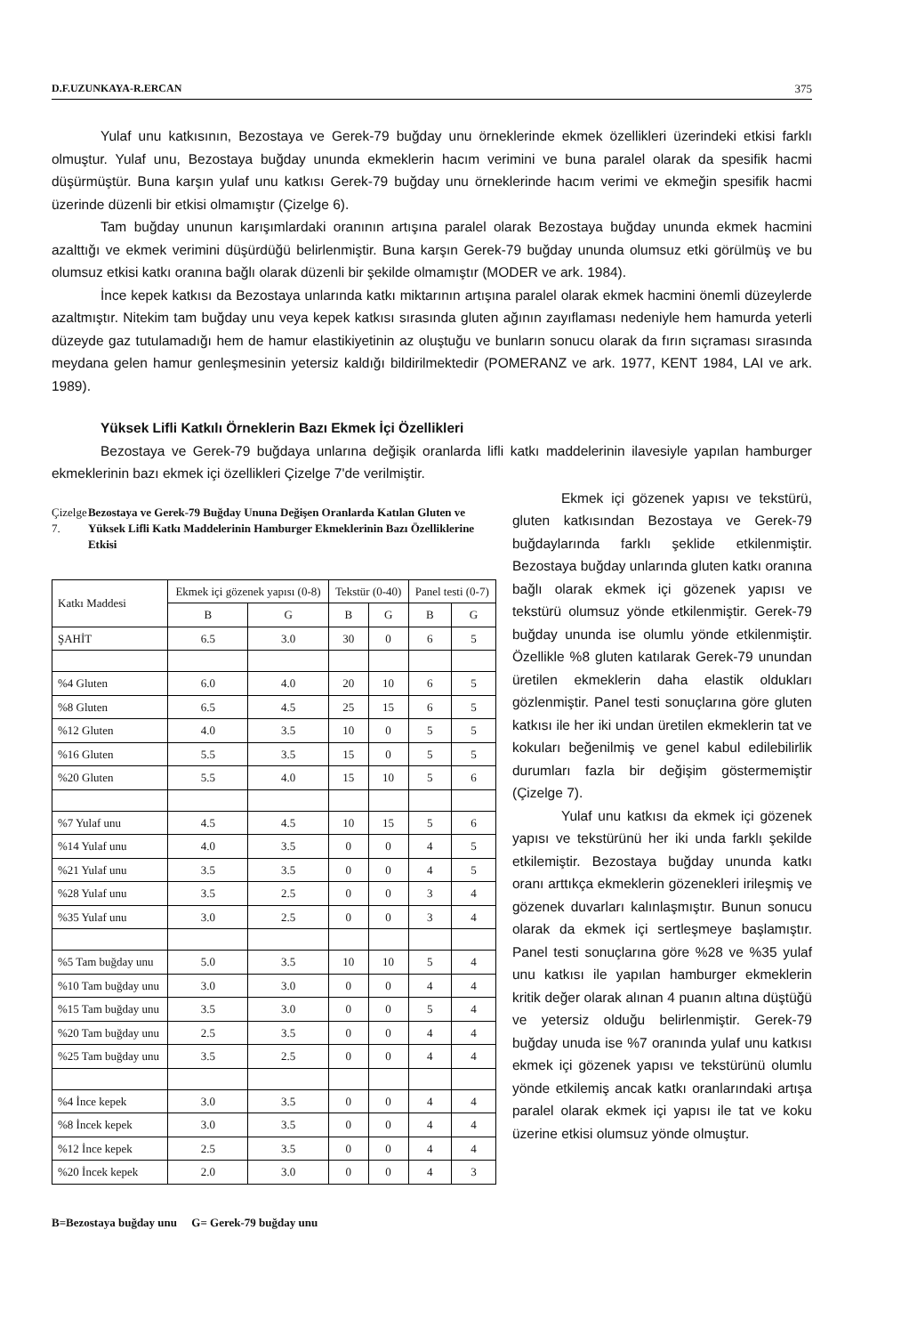D.F.UZUNKAYA-R.ERCAN 375
Yulaf unu katkısının, Bezostaya ve Gerek-79 buğday unu örneklerinde ekmek özellikleri üzerindeki etkisi farklı olmuştur. Yulaf unu, Bezostaya buğday ununda ekmeklerin hacım verimini ve buna paralel olarak da spesifik hacmi düşürmüştür. Buna karşın yulaf unu katkısı Gerek-79 buğday unu örneklerinde hacım verimi ve ekmeğin spesifik hacmi üzerinde düzenli bir etkisi olmamıştır (Çizelge 6).
Tam buğday ununun karışımlardaki oranının artışına paralel olarak Bezostaya buğday ununda ekmek hacmini azalttığı ve ekmek verimini düşürdüğü belirlenmiştir. Buna karşın Gerek-79 buğday ununda olumsuz etki görülmüş ve bu olumsuz etkisi katkı oranına bağlı olarak düzenli bir şekilde olmamıştır (MODER ve ark. 1984).
İnce kepek katkısı da Bezostaya unlarında katkı miktarının artışına paralel olarak ekmek hacmini önemli düzeylerde azaltmıştır. Nitekim tam buğday unu veya kepek katkısı sırasında gluten ağının zayıflaması nedeniyle hem hamurda yeterli düzeyde gaz tutulamadığı hem de hamur elastikiyetinin az oluştuğu ve bunların sonucu olarak da fırın sıçraması sırasında meydana gelen hamur genleşmesinin yetersiz kaldığı bildirilmektedir (POMERANZ ve ark. 1977, KENT 1984, LAI ve ark. 1989).
Yüksek Lifli Katkılı Örneklerin Bazı Ekmek İçi Özellikleri
Bezostaya ve Gerek-79 buğdaya unlarına değişik oranlarda lifli katkı maddelerinin ilavesiyle yapılan hamburger ekmeklerinin bazı ekmek içi özellikleri Çizelge 7'de verilmiştir.
Çizelge 7. Bezostaya ve Gerek-79 Buğday Ununa Değişen Oranlarda Katılan Gluten ve Yüksek Lifli Katkı Maddelerinin Hamburger Ekmeklerinin Bazı Özelliklerine Etkisi
| Katkı Maddesi | Ekmek içi gözenek yapısı (0-8) | | Tekstür (0-40) | | Panel testi (0-7) | |
| --- | --- | --- | --- | --- | --- | --- |
| | B | G | B | G | B | G |
| ŞAHİT | 6.5 | 3.0 | 30 | 0 | 6 | 5 |
| %4 Gluten | 6.0 | 4.0 | 20 | 10 | 6 | 5 |
| %8 Gluten | 6.5 | 4.5 | 25 | 15 | 6 | 5 |
| %12 Gluten | 4.0 | 3.5 | 10 | 0 | 5 | 5 |
| %16 Gluten | 5.5 | 3.5 | 15 | 0 | 5 | 5 |
| %20 Gluten | 5.5 | 4.0 | 15 | 10 | 5 | 6 |
| %7 Yulaf unu | 4.5 | 4.5 | 10 | 15 | 5 | 6 |
| %14 Yulaf unu | 4.0 | 3.5 | 0 | 0 | 4 | 5 |
| %21 Yulaf unu | 3.5 | 3.5 | 0 | 0 | 4 | 5 |
| %28 Yulaf unu | 3.5 | 2.5 | 0 | 0 | 3 | 4 |
| %35 Yulaf unu | 3.0 | 2.5 | 0 | 0 | 3 | 4 |
| %5 Tam buğday unu | 5.0 | 3.5 | 10 | 10 | 5 | 4 |
| %10 Tam buğday unu | 3.0 | 3.0 | 0 | 0 | 4 | 4 |
| %15 Tam buğday unu | 3.5 | 3.0 | 0 | 0 | 5 | 4 |
| %20 Tam buğday unu | 2.5 | 3.5 | 0 | 0 | 4 | 4 |
| %25 Tam buğday unu | 3.5 | 2.5 | 0 | 0 | 4 | 4 |
| %4 İnce kepek | 3.0 | 3.5 | 0 | 0 | 4 | 4 |
| %8 İncek kepek | 3.0 | 3.5 | 0 | 0 | 4 | 4 |
| %12 İnce kepek | 2.5 | 3.5 | 0 | 0 | 4 | 4 |
| %20 İncek kepek | 2.0 | 3.0 | 0 | 0 | 4 | 3 |
B=Bezostaya buğday unu G= Gerek-79 buğday unu
Ekmek içi gözenek yapısı ve tekstürü, gluten katkısından Bezostaya ve Gerek-79 buğdaylarında farklı şeklide etkilenmiştir. Bezostaya buğday unlarında gluten katkı oranına bağlı olarak ekmek içi gözenek yapısı ve tekstürü olumsuz yönde etkilenmiştir. Gerek-79 buğday ununda ise olumlu yönde etkilenmiştir. Özellikle %8 gluten katılarak Gerek-79 unundan üretilen ekmeklerin daha elastik oldukları gözlenmiştir. Panel testi sonuçlarına göre gluten katkısı ile her iki undan üretilen ekmeklerin tat ve kokuları beğenilmiş ve genel kabul edilebilirlik durumları fazla bir değişim göstermemiştir (Çizelge 7).
Yulaf unu katkısı da ekmek içi gözenek yapısı ve tekstürünü her iki unda farklı şekilde etkilemiştir. Bezostaya buğday ununda katkı oranı arttıkça ekmeklerin gözenekleri irileşmiş ve gözenek duvarları kalınlaşmıştır. Bunun sonucu olarak da ekmek içi sertleşmeye başlamıştır. Panel testi sonuçlarına göre %28 ve %35 yulaf unu katkısı ile yapılan hamburger ekmeklerin kritik değer olarak alınan 4 puanın altına düştüğü ve yetersiz olduğu belirlenmiştir. Gerek-79 buğday unuda ise %7 oranında yulaf unu katkısı ekmek içi gözenek yapısı ve tekstürünü olumlu yönde etkilemiş ancak katkı oranlarındaki artışa paralel olarak ekmek içi yapısı ile tat ve koku üzerine etkisi olumsuz yönde olmuştur.